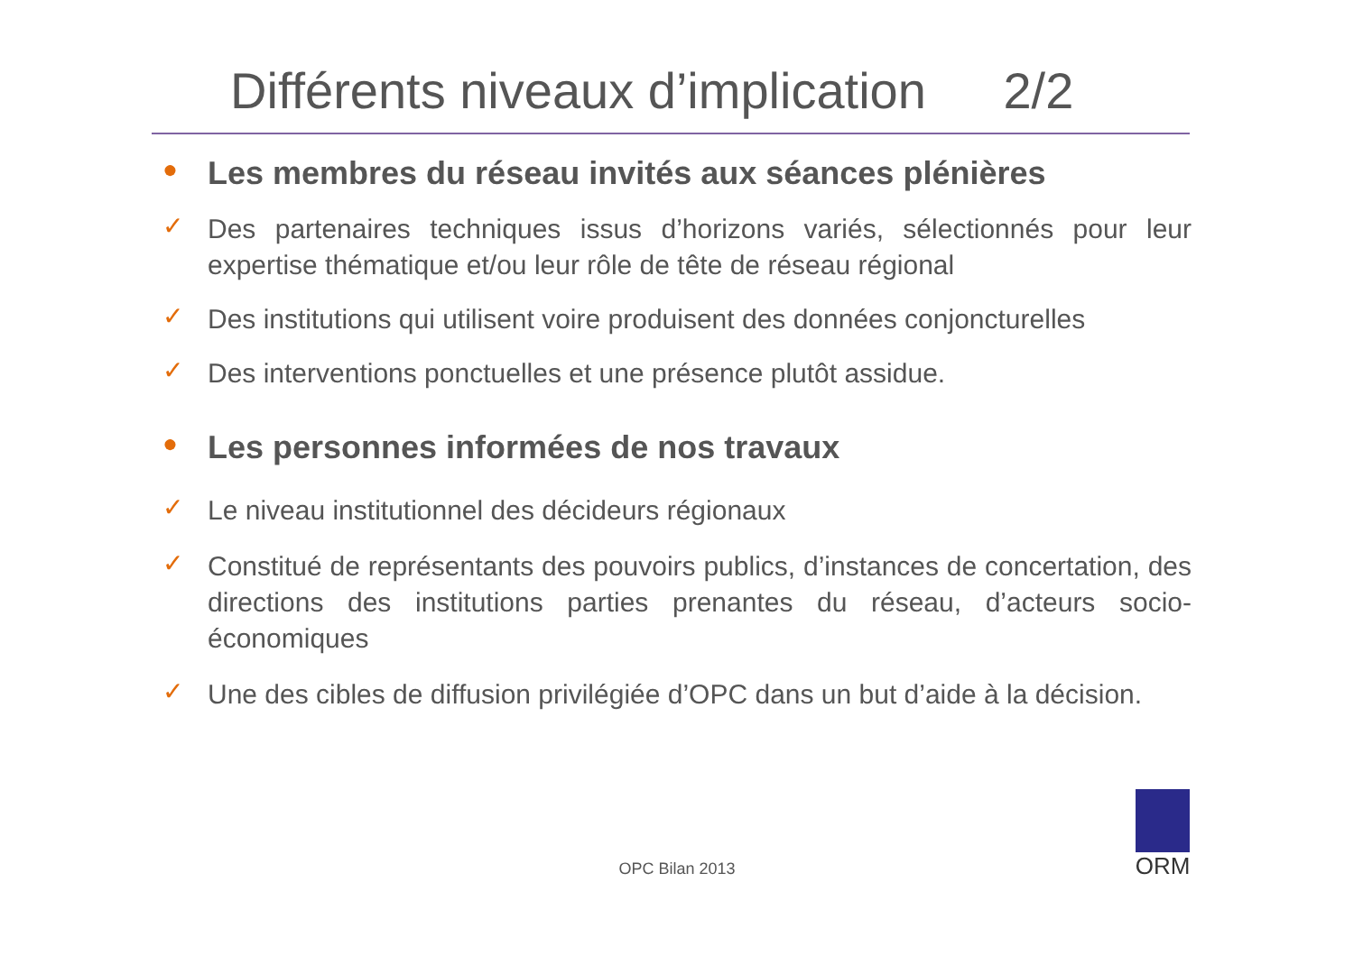Différents niveaux d’implication 2/2
●
Les membres du réseau invités aux séances plénières
✓
Des partenaires techniques issus d’horizons variés, sélectionnés pour leur expertise thématique et/ou leur rôle de tête de réseau régional
✓
Des institutions qui utilisent voire produisent des données conjoncturelles
✓
Des interventions ponctuelles et une présence plutôt assidue.
●
Les personnes informées de nos travaux
✓
Le niveau institutionnel des décideurs régionaux
✓
Constitué de représentants des pouvoirs publics, d’instances de concertation, des directions des institutions parties prenantes du réseau, d’acteurs socio-économiques
✓
Une des cibles de diffusion privilégiée d’OPC dans un but d’aide à la décision.
OPC Bilan 2013
ORM